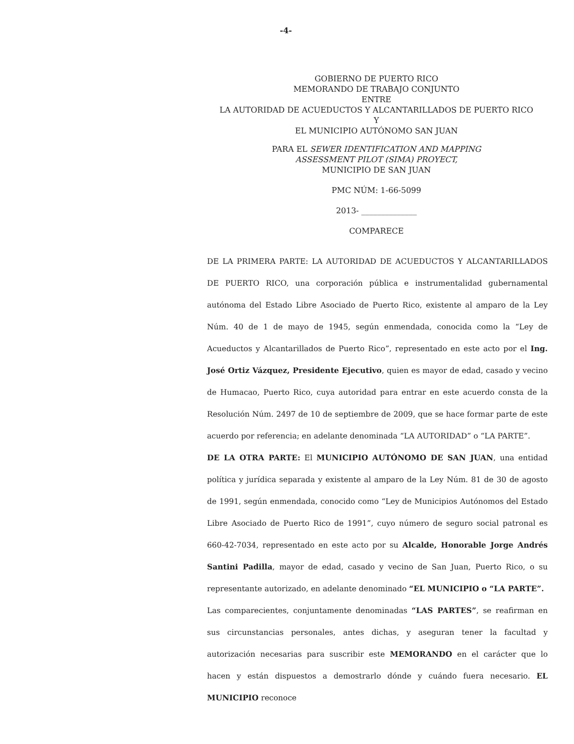-4-
GOBIERNO DE PUERTO RICO
MEMORANDO DE TRABAJO CONJUNTO
ENTRE
LA AUTORIDAD DE ACUEDUCTOS Y ALCANTARILLADOS DE PUERTO RICO
Y
EL MUNICIPIO AUTÓNOMO SAN JUAN
PARA EL SEWER IDENTIFICATION AND MAPPING
ASSESSMENT PILOT (SIMA) PROYECT,
MUNICIPIO DE SAN JUAN
PMC NÚM: 1-66-5099
2013- ______________
COMPARECE
DE LA PRIMERA PARTE: LA AUTORIDAD DE ACUEDUCTOS Y ALCANTARILLADOS DE PUERTO RICO, una corporación pública e instrumentalidad gubernamental autónoma del Estado Libre Asociado de Puerto Rico, existente al amparo de la Ley Núm. 40 de 1 de mayo de 1945, según enmendada, conocida como la “Ley de Acueductos y Alcantarillados de Puerto Rico”, representado en este acto por el Ing. José Ortiz Vázquez, Presidente Ejecutivo, quien es mayor de edad, casado y vecino de Humacao, Puerto Rico, cuya autoridad para entrar en este acuerdo consta de la Resolución Núm. 2497 de 10 de septiembre de 2009, que se hace formar parte de este acuerdo por referencia; en adelante denominada “LA AUTORIDAD” o “LA PARTE”.
DE LA OTRA PARTE: El MUNICIPIO AUTÓNOMO DE SAN JUAN, una entidad política y jurídica separada y existente al amparo de la Ley Núm. 81 de 30 de agosto de 1991, según enmendada, conocido como “Ley de Municipios Autónomos del Estado Libre Asociado de Puerto Rico de 1991”, cuyo número de seguro social patronal es 660-42-7034, representado en este acto por su Alcalde, Honorable Jorge Andrés Santini Padilla, mayor de edad, casado y vecino de San Juan, Puerto Rico, o su representante autorizado, en adelante denominado “EL MUNICIPIO o “LA PARTE”.
Las comparecientes, conjuntamente denominadas “LAS PARTES”, se reafirman en sus circunstancias personales, antes dichas, y aseguran tener la facultad y autorización necesarias para suscribir este MEMORANDO en el carácter que lo hacen y están dispuestos a demostrarlo dónde y cuándo fuera necesario. EL MUNICIPIO reconoce